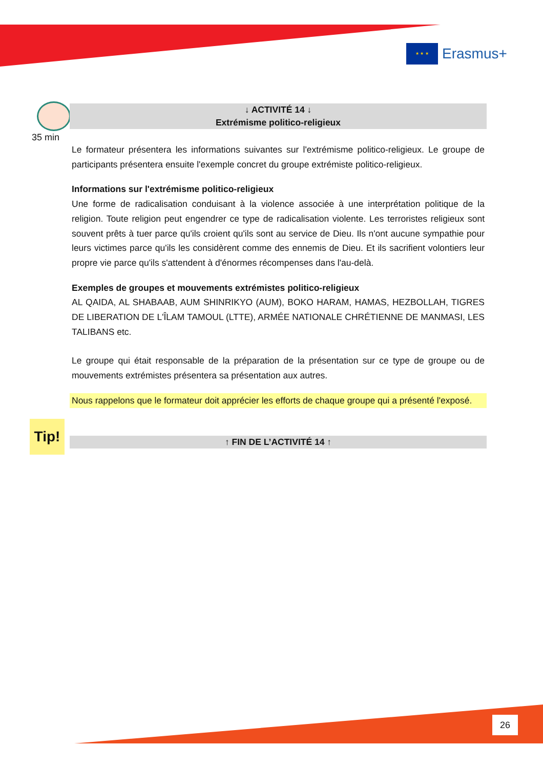★ ★ ★
Erasmus+
35 min
Tip!
↓ ACTIVITÉ 14 ↓
Extrémisme politico-religieux
Le formateur présentera les informations suivantes sur l'extrémisme politico-religieux. Le groupe de participants présentera ensuite l'exemple concret du groupe extrémiste politico-religieux.
Informations sur l'extrémisme politico-religieux
Une forme de radicalisation conduisant à la violence associée à une interprétation politique de la religion. Toute religion peut engendrer ce type de radicalisation violente. Les terroristes religieux sont souvent prêts à tuer parce qu'ils croient qu'ils sont au service de Dieu. Ils n'ont aucune sympathie pour leurs victimes parce qu'ils les considèrent comme des ennemis de Dieu. Et ils sacrifient volontiers leur propre vie parce qu'ils s'attendent à d'énormes récompenses dans l'au-delà.
Exemples de groupes et mouvements extrémistes politico-religieux
AL QAIDA, AL SHABAAB, AUM SHINRIKYO (AUM), BOKO HARAM, HAMAS, HEZBOLLAH, TIGRES DE LIBERATION DE L'ÎLAM TAMOUL (LTTE), ARMÉE NATIONALE CHRÉTIENNE DE MANMASI, LES TALIBANS etc.
Le groupe qui était responsable de la préparation de la présentation sur ce type de groupe ou de mouvements extrémistes présentera sa présentation aux autres.
Nous rappelons que le formateur doit apprécier les efforts de chaque groupe qui a présenté l'exposé.
↑ FIN DE L’ACTIVITÉ 14 ↑
26